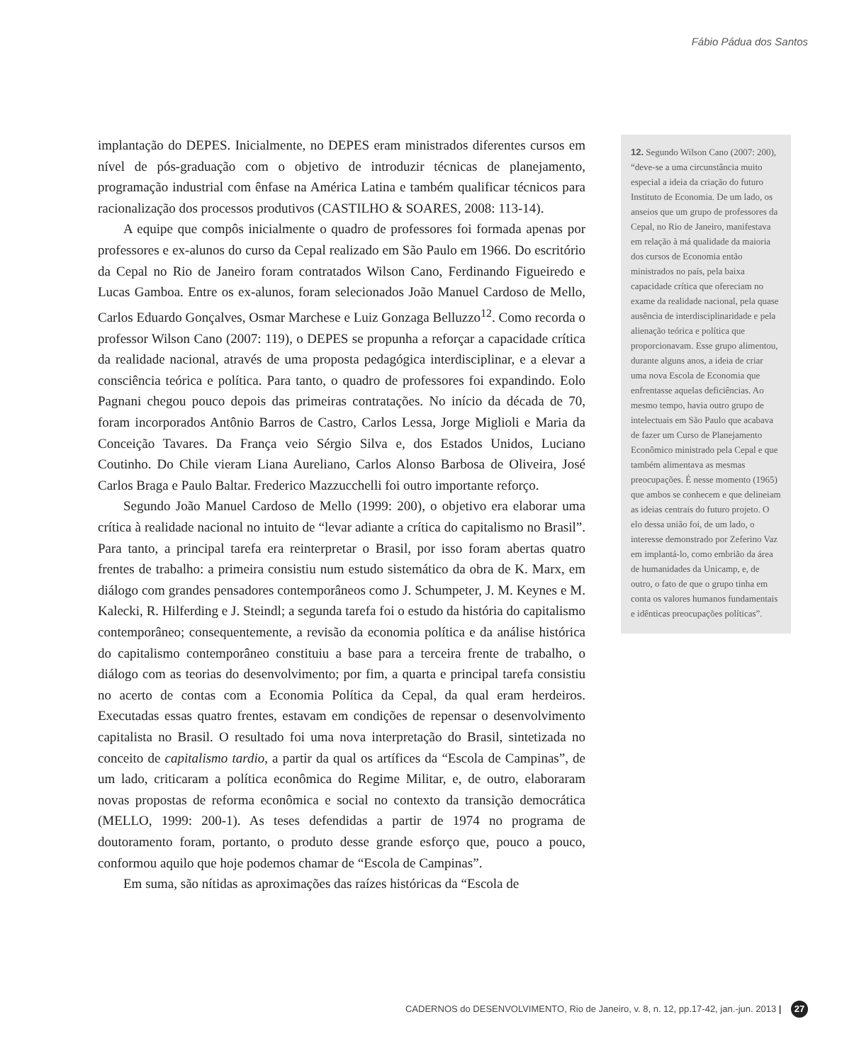Fábio Pádua dos Santos
implantação do DEPES. Inicialmente, no DEPES eram ministrados diferentes cursos em nível de pós-graduação com o objetivo de introduzir técnicas de planejamento, programação industrial com ênfase na América Latina e também qualificar técnicos para racionalização dos processos produtivos (CASTILHO & SOARES, 2008: 113-14).
A equipe que compôs inicialmente o quadro de professores foi formada apenas por professores e ex-alunos do curso da Cepal realizado em São Paulo em 1966. Do escritório da Cepal no Rio de Janeiro foram contratados Wilson Cano, Ferdinando Figueiredo e Lucas Gamboa. Entre os ex-alunos, foram selecionados João Manuel Cardoso de Mello, Carlos Eduardo Gonçalves, Osmar Marchese e Luiz Gonzaga Belluzzo<sup>12</sup>. Como recorda o professor Wilson Cano (2007: 119), o DEPES se propunha a reforçar a capacidade crítica da realidade nacional, através de uma proposta pedagógica interdisciplinar, e a elevar a consciência teórica e política. Para tanto, o quadro de professores foi expandindo. Eolo Pagnani chegou pouco depois das primeiras contratações. No início da década de 70, foram incorporados Antônio Barros de Castro, Carlos Lessa, Jorge Miglioli e Maria da Conceição Tavares. Da França veio Sérgio Silva e, dos Estados Unidos, Luciano Coutinho. Do Chile vieram Liana Aureliano, Carlos Alonso Barbosa de Oliveira, José Carlos Braga e Paulo Baltar. Frederico Mazzucchelli foi outro importante reforço.
Segundo João Manuel Cardoso de Mello (1999: 200), o objetivo era elaborar uma crítica à realidade nacional no intuito de “levar adiante a crítica do capitalismo no Brasil”. Para tanto, a principal tarefa era reinterpretar o Brasil, por isso foram abertas quatro frentes de trabalho: a primeira consistiu num estudo sistemático da obra de K. Marx, em diálogo com grandes pensadores contemporâneos como J. Schumpeter, J. M. Keynes e M. Kalecki, R. Hilferding e J. Steindl; a segunda tarefa foi o estudo da história do capitalismo contemporâneo; consequentemente, a revisão da economia política e da análise histórica do capitalismo contemporâneo constituiu a base para a terceira frente de trabalho, o diálogo com as teorias do desenvolvimento; por fim, a quarta e principal tarefa consistiu no acerto de contas com a Economia Política da Cepal, da qual eram herdeiros. Executadas essas quatro frentes, estavam em condições de repensar o desenvolvimento capitalista no Brasil. O resultado foi uma nova interpretação do Brasil, sintetizada no conceito de capitalismo tardio, a partir da qual os artífices da “Escola de Campinas”, de um lado, criticaram a política econômica do Regime Militar, e, de outro, elaboraram novas propostas de reforma econômica e social no contexto da transição democrática (MELLO, 1999: 200-1). As teses defendidas a partir de 1974 no programa de doutoramento foram, portanto, o produto desse grande esforço que, pouco a pouco, conformou aquilo que hoje podemos chamar de “Escola de Campinas”.
Em suma, são nítidas as aproximações das raízes históricas da “Escola de
12. Segundo Wilson Cano (2007: 200), “deve-se a uma circunstância muito especial a ideia da criação do futuro Instituto de Economia. De um lado, os anseios que um grupo de professores da Cepal, no Rio de Janeiro, manifestava em relação à má qualidade da maioria dos cursos de Economia então ministrados no país, pela baixa capacidade crítica que ofereciam no exame da realidade nacional, pela quase ausência de interdisciplinaridade e pela alienação teórica e política que proporcionavam. Esse grupo alimentou, durante alguns anos, a ideia de criar uma nova Escola de Economia que enfrentasse aquelas deficiências. Ao mesmo tempo, havia outro grupo de intelectuais em São Paulo que acabava de fazer um Curso de Planejamento Econômico ministrado pela Cepal e que também alimentava as mesmas preocupações. É nesse momento (1965) que ambos se conhecem e que delineiam as ideias centrais do futuro projeto. O elo dessa união foi, de um lado, o interesse demonstrado por Zeferino Vaz em implantá-lo, como embrião da área de humanidades da Unicamp, e, de outro, o fato de que o grupo tinha em conta os valores humanos fundamentais e idênticas preocupações políticas”.
CADERNOS do DESENVOLVIMENTO, Rio de Janeiro, v. 8, n. 12, pp.17-42, jan.-jun. 2013 | 27